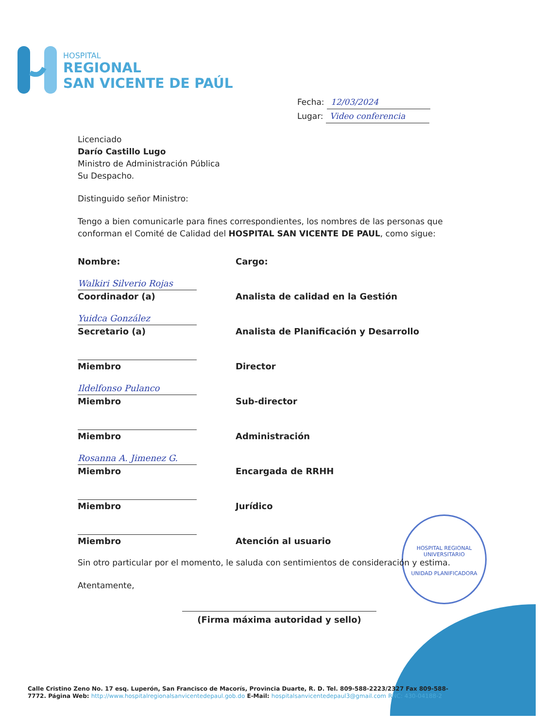HOSPITAL
REGIONAL
SAN VICENTE DE PAÚL
Fecha: 12/03/2024
Lugar: Video conferencia
HOSPITAL REGIONAL UNIVERSITARIO
UNIDAD PLANIFICADORA
Licenciado
Darío Castillo Lugo
Ministro de Administración Pública
Su Despacho.
Distinguido señor Ministro:
Tengo a bien comunicarle para fines correspondientes, los nombres de las personas que conforman el Comité de Calidad del HOSPITAL SAN VICENTE DE PAUL, como sigue:
| Nombre: | Cargo: |
| Walkiri Silverio Rojas Coordinador (a) | Analista de calidad en la Gestión |
| Yuidca González Secretario (a) | Analista de Planificación y Desarrollo |
| Miembro | Director |
| Ildelfonso Pulanco Miembro | Sub-director |
| Miembro | Administración |
| Rosanna A. Jimenez G. Miembro | Encargada de RRHH |
| Miembro | Jurídico |
| Miembro | Atención al usuario |
Sin otro particular por el momento, le saluda con sentimientos de consideración y estima.
Atentamente,
(Firma máxima autoridad y sello)
Calle Cristino Zeno No. 17 esq. Luperón, San Francisco de Macorís, Provincia Duarte, R. D. Tel. 809-588-2223/2327 Fax 809-588-7772. Página Web: http://www.hospitalregionalsanvicentedepaul.gob.do E-Mail: hospitalsanvicentedepaul3@gmail.com RNC: 430-04188-2